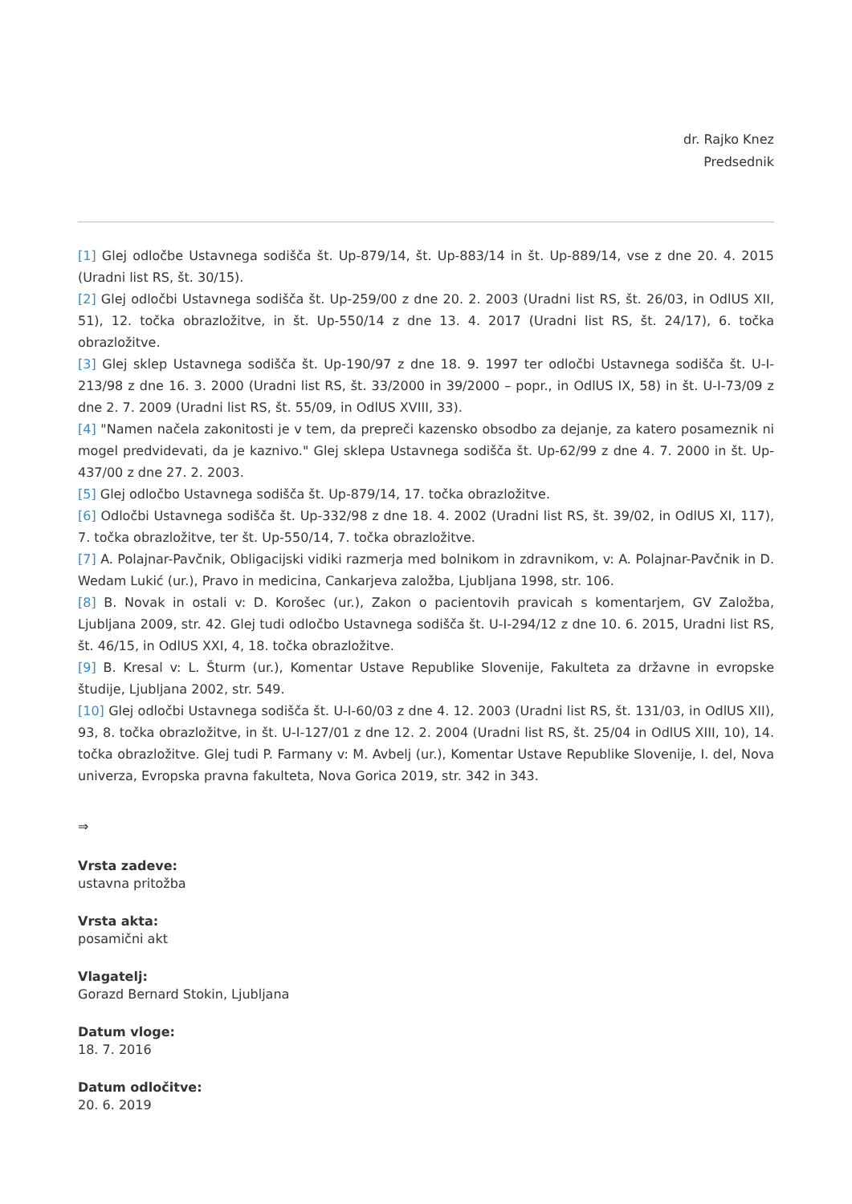dr. Rajko Knez
Predsednik
[1] Glej odločbe Ustavnega sodišča št. Up-879/14, št. Up-883/14 in št. Up-889/14, vse z dne 20. 4. 2015 (Uradni list RS, št. 30/15).
[2] Glej odločbi Ustavnega sodišča št. Up-259/00 z dne 20. 2. 2003 (Uradni list RS, št. 26/03, in OdlUS XII, 51), 12. točka obrazložitve, in št. Up-550/14 z dne 13. 4. 2017 (Uradni list RS, št. 24/17), 6. točka obrazložitve.
[3] Glej sklep Ustavnega sodišča št. Up-190/97 z dne 18. 9. 1997 ter odločbi Ustavnega sodišča št. U-I-213/98 z dne 16. 3. 2000 (Uradni list RS, št. 33/2000 in 39/2000 – popr., in OdlUS IX, 58) in št. U-I-73/09 z dne 2. 7. 2009 (Uradni list RS, št. 55/09, in OdlUS XVIII, 33).
[4] "Namen načela zakonitosti je v tem, da prepreči kazensko obsodbo za dejanje, za katero posameznik ni mogel predvidevati, da je kaznivo." Glej sklepa Ustavnega sodišča št. Up-62/99 z dne 4. 7. 2000 in št. Up-437/00 z dne 27. 2. 2003.
[5] Glej odločbo Ustavnega sodišča št. Up-879/14, 17. točka obrazložitve.
[6] Odločbi Ustavnega sodišča št. Up-332/98 z dne 18. 4. 2002 (Uradni list RS, št. 39/02, in OdlUS XI, 117), 7. točka obrazložitve, ter št. Up-550/14, 7. točka obrazložitve.
[7] A. Polajnar-Pavčnik, Obligacijski vidiki razmerja med bolnikom in zdravnikom, v: A. Polajnar-Pavčnik in D. Wedam Lukić (ur.), Pravo in medicina, Cankarjeva založba, Ljubljana 1998, str. 106.
[8] B. Novak in ostali v: D. Korošec (ur.), Zakon o pacientovih pravicah s komentarjem, GV Založba, Ljubljana 2009, str. 42. Glej tudi odločbo Ustavnega sodišča št. U-I-294/12 z dne 10. 6. 2015, Uradni list RS, št. 46/15, in OdlUS XXI, 4, 18. točka obrazložitve.
[9] B. Kresal v: L. Šturm (ur.), Komentar Ustave Republike Slovenije, Fakulteta za državne in evropske študije, Ljubljana 2002, str. 549.
[10] Glej odločbi Ustavnega sodišča št. U-I-60/03 z dne 4. 12. 2003 (Uradni list RS, št. 131/03, in OdlUS XII), 93, 8. točka obrazložitve, in št. U-I-127/01 z dne 12. 2. 2004 (Uradni list RS, št. 25/04 in OdlUS XIII, 10), 14. točka obrazložitve. Glej tudi P. Farmany v: M. Avbelj (ur.), Komentar Ustave Republike Slovenije, I. del, Nova univerza, Evropska pravna fakulteta, Nova Gorica 2019, str. 342 in 343.
⇒
Vrsta zadeve:
ustavna pritožba
Vrsta akta:
posamični akt
Vlagatelj:
Gorazd Bernard Stokin, Ljubljana
Datum vloge:
18. 7. 2016
Datum odločitve:
20. 6. 2019